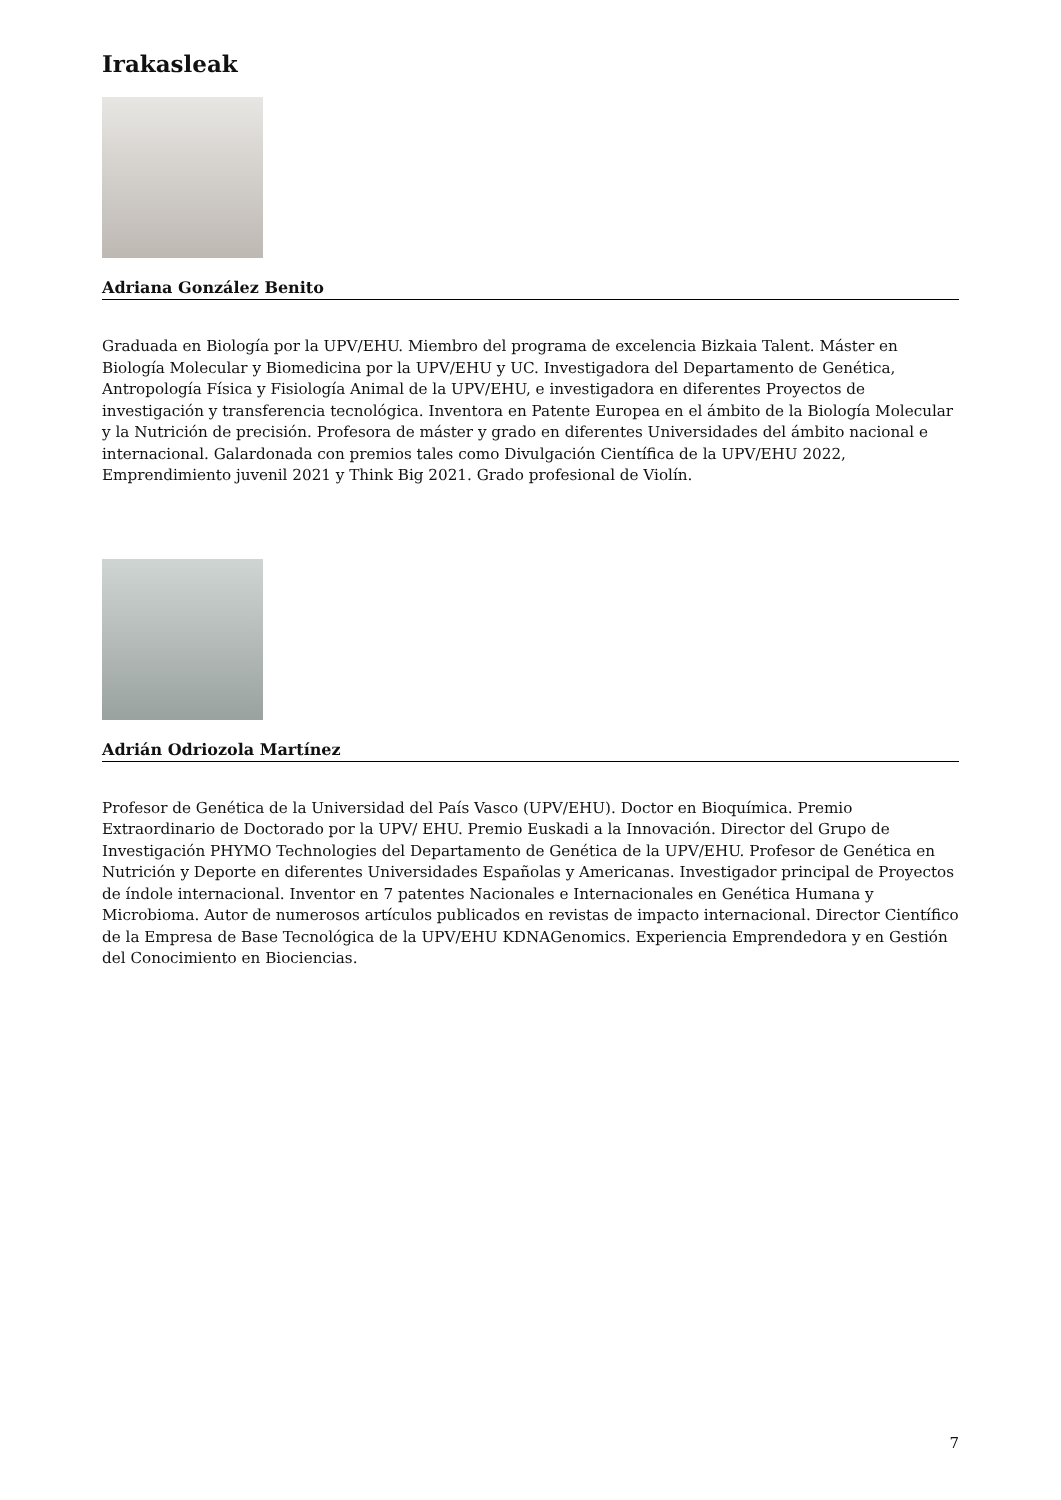Irakasleak
Adriana González Benito
Graduada en Biología por la UPV/EHU. Miembro del programa de excelencia Bizkaia Talent. Máster en Biología Molecular y Biomedicina por la UPV/EHU y UC. Investigadora del Departamento de Genética, Antropología Física y Fisiología Animal de la UPV/EHU, e investigadora en diferentes Proyectos de investigación y transferencia tecnológica. Inventora en Patente Europea en el ámbito de la Biología Molecular y la Nutrición de precisión. Profesora de máster y grado en diferentes Universidades del ámbito nacional e internacional. Galardonada con premios tales como Divulgación Científica de la UPV/EHU 2022, Emprendimiento juvenil 2021 y Think Big 2021. Grado profesional de Violín.
Adrián Odriozola Martínez
Profesor de Genética de la Universidad del País Vasco (UPV/EHU). Doctor en Bioquímica. Premio Extraordinario de Doctorado por la UPV/ EHU. Premio Euskadi a la Innovación. Director del Grupo de Investigación PHYMO Technologies del Departamento de Genética de la UPV/EHU. Profesor de Genética en Nutrición y Deporte en diferentes Universidades Españolas y Americanas. Investigador principal de Proyectos de índole internacional. Inventor en 7 patentes Nacionales e Internacionales en Genética Humana y Microbioma. Autor de numerosos artículos publicados en revistas de impacto internacional. Director Científico de la Empresa de Base Tecnológica de la UPV/EHU KDNAGenomics. Experiencia Emprendedora y en Gestión del Conocimiento en Biociencias.
7